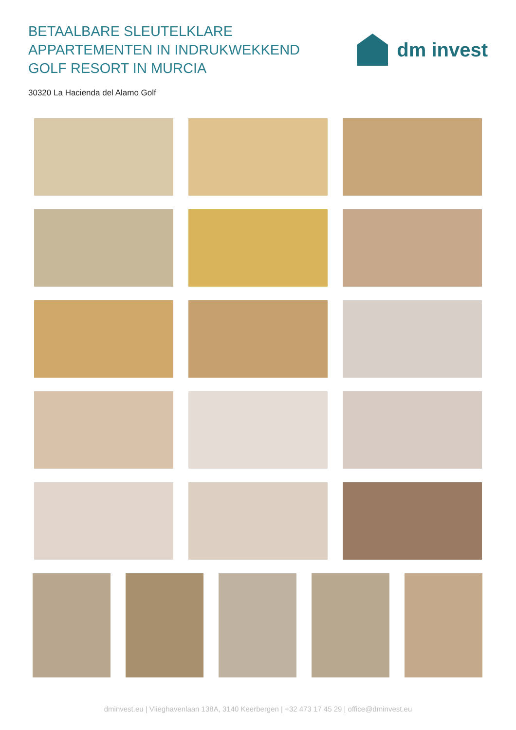BETAALBARE SLEUTELKLARE
APPARTEMENTEN IN INDRUKWEKKEND
GOLF RESORT IN MURCIA
dm invest
30320 La Hacienda del Alamo Golf
dminvest.eu | Vlieghavenlaan 138A, 3140 Keerbergen | +32 473 17 45 29 | office@dminvest.eu